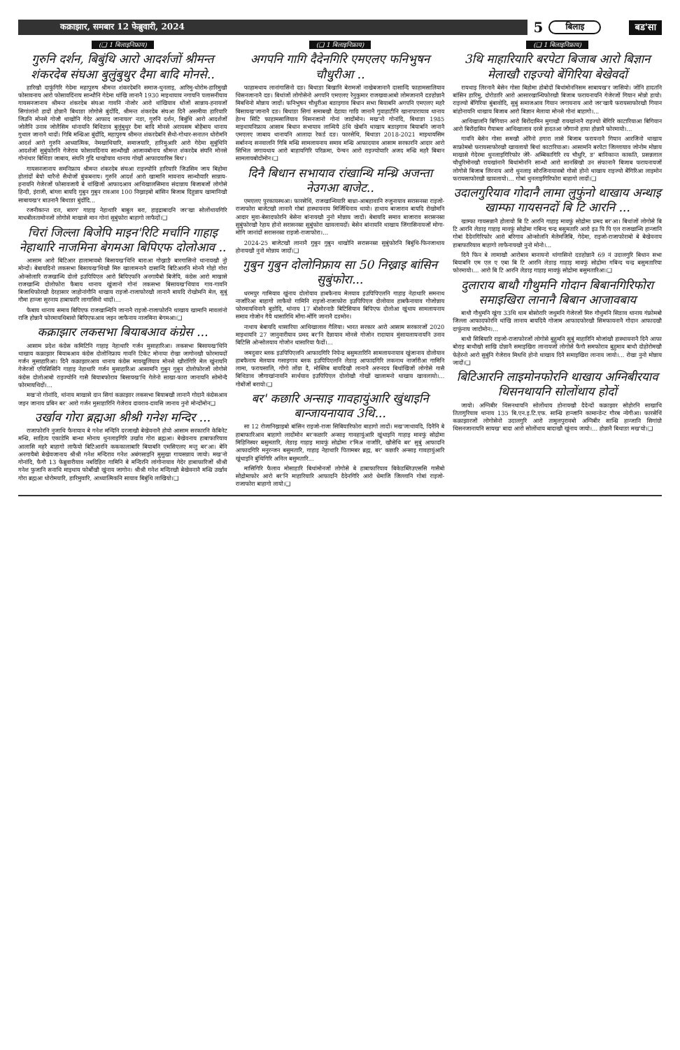कक्राझार, समबार 12 फेब्रुवारी, 2024
5
बिलाइ बड'सा
(❏ 1 बिलाइनिफ्राय)
गुरुनि दर्शन, बिबुंथि आरो आदर्शजों श्रीमन्त शंकरदेब संघआ बुलुंबुथुर दैमा बादि मोनसे..
हारिखौ दाफुंगिरि गेदेमा महापुरुष श्रीमन्त शंकरदेबनि समाज-थुनलाइ, आरिमु-धोरोम-हारिमुखौ फोसावनाय आरो फोसावदिंनाय सान्थौनि गेदेमा थांखि लानानै 1930 माइथायाव नगायनि पलासनीयाव गायसनजानाय श्रीमन्त शंकरदेब संघआ गावनि नोजोर आरो थांखियाव थोंजों सान्नाय-हनायजों सिगांलांनो हादों होन्नानै बिथाङा लोगोसे बुंदोंदि, श्रीमन्त शंकरदेब संघआ दिनै असमीया हारियारि जिउनि मोनसे गोजौ थाखोनि गेदेर आफाद जानायल' नङा, गुरुनि दर्शन, बिबुंथि आरो आदर्शजों जोलैनि उनाव जोलैसिम थांनायनि बिथिङाव बुलुंबुथुर दैमा बादि मोनसे अरायसम बोहैबाय थानाय गुथाल जानानै थादों। गिबि मन्थ्रिआ बुंदोंदि, महापुरुष श्रीमन्त शंकरदेबनि सैथो-गोथार-सनातन धोरोमनि आदर्श आरो गुरुनि आध्यात्मिक, नेमखाथियारि, समाजयारि, हारिमुआरि आरो गेदेमा सुबुंथिनि आदर्शजों सुबुंफोरनि गेजेराव फोसावदिंनाय सान्थौखौ आजावबोनाय श्रीमन्त शंकरदेब संघनि मोनसे गोनांथार बिथिङा जाबाय, संघनि गुदि थाखोयाव थानाय गोखों आफादयारिस बिथ'।
गायसनजानाय समनिफ्राय श्रीमन्त शंकरदेब संघआ राइज्योनि हारियारि जिउसिम जाय बिहोमा होलांदों बेयो थारैनो सैथोजों बुंफबनाय। गुरुनि आदर्श आरो खामानि मावनाय सान्थौयारि सान्नाय-हनायनि गेजेरजों फोसावजायै बे थांखिजों आफादआव आथिखालसिमाव संदान्नाय बिजाबजों लोगोसे हिन्दी, इंराजी, बांग्ला बायदि गुबुन गुबुन रावआव 100 निख्राइबो बांसिन बिजाब दिहुन्नाय खामानिखौ साबायख'र बाउनानै बिथाङा बुंदोंदि...
रजनीकान्त दत्त, बारग' गाहाइ नेहाथारि बाबुल बरा, हाइद्राबादनि जर'खा सोलोंथायगिरि माधबीलतामोनजों लोगोसे माखासे मान गोनां सुबुंफोरा बाहागो लाफैदों।❏
चिरां जिल्ला बिजेपि माइन'रिटि मर्चानि गाहाइ नेहाथारि नाजमिना बेगमआ बिपिएफ दोलोआव ..
आसाम आरो बिटिआर हालामावबो बिसायख'थिनि बाराआ गोख्राङै बारगासिनो थानायखौ नुो मोन्दों। बेबायदिनो लकसभा बिसायख'थिखौ मिरु खालामनानै दासान्दि बिटिआरनि मोननै गोहो गोरा ओन्सोलारि राजखान्थि दोलो इउपिपिएल आरो बिपिएफनि अनगायैबो बिजेपि, कंग्रेस आरो माखासे राजखान्थि दोलोफोरा फैबाय थानाय खुंजानो गोनां लकसभा बिसायख'थियाव गाव-गावनि बिजाथिफोरखौ देरहासार जाहोनांगौनि थाखाय राइजो-राजाफोरखौ लानानै बायदि रोखोमनि मेल, सुबुं गौमा हान्जा सुरनाय हाबाफारि लागासिनो थादों।...
फैबाय थानाय समाव बिपिएफ राजखान्थिनि जानानै राइजो-राजाफोरनि थाखाय खामानि मावलांनो राजि होन्नानै फोरमायथिबावो बिपिएफआव जइन जाफैनाय नाजमिना बेगमआ।❏
कक्राझार लकसभा बियाबआव कंग्रेस ...
आसाम प्रदेश कंग्रेस कमिटिनि गाहाइ नेहाथारि गर्जन मुसाहारिआ। लकसभा बिसायख'थिनि थाखाय कक्राझार बियाबआव कंग्रेस दोलोनिफ्राय गावनि टिकेट मोनाया रोखा जागोनखौ फोरमायदों गर्जन मुसाहारिआ। दिनै कक्राझारआव थानाय कंग्रेस मावखुलियाव मोनसे खौरांगिरि मेल खुंनायनि गेजेरजों एपिसिसिनि गाहाइ नेहाथारि गर्जन मुसाहारिआ आसामनि गुबुन गुबुन दोलोफोरजों लोगोसे कंग्रेस दोलोआबो राइज्योनि गासै बियाबफोराव बिसायख'थि गेलेनो साखा-फारा जानायनि सोमोन्दै फोरमायथिदों।...
मख'नो गोनांदि, थांनाय माखासे दान सिगां कक्राझार लकसभा बियाबखौ लानानै गोदानै कंग्रेसआव जइन जानाय प्रबिन बर' आरो गर्जन मुसाहारिनि गेजेराव दावराव-दावसि जानाय नुनो मोन्दोंमोन❏
उर्खाव गोरा ब्रह्मआ श्रीश्री गनेश मन्दिर ...
राजाफोरनि नुजाथि फैनायाव बे गनेश मन्दिनि दरजाखौ बेखेवनानै होयो आसाम सरकारनि केबिनेट मन्थ्रि, साहित्य एकाडेमि बान्था मोनाय थुनलाइगिरि उर्खाव गोरा ब्रह्मआ। बेखेवनाय हाबाफारियाव आलासि महरै बाहागो लाफैयो बिटिआरनि कककालाबारि बियाबनि एमसिएलए मन्तु बर'आ। बेनि अनगायैबो बेखेवजानाय श्रीश्री गनेश मन्दिराव गनेश अबंगसाइनि मुसुखा गायसन्नाय जायो। मख'नो गोनांदि, फैगौ 13 फेब्रुवारीयाव नबदिहिरा गामिनि बे मन्दिरनि लांगोनायाव गेदेर हाबाफारिजों श्रीश्री गनेश फुजानि सनाथि माइथाय फोर्बोखौ खुंनाय जागोन। श्रीश्री गनेश मन्दिरखौ बेखेवनानै मन्थ्रि उर्खाव गोरा ब्रह्मआ धोरोमयारि, हारिमुवारि, आध्यात्मिकनि सायाव बिबुंथि लाखियो।❏
(❏ 1 बिलाइनिफ्राय)
अगपनि गागि दैदेनगिरि एमएलए फनिभुषन चौधुरीआ ..
फाहामथाय लानांगासिनो दङ। बिथाङा बिखानि बेरामजों नाखेबजानानै दासान्दि फाहामसालियाव थिसनजानानै दङ। बिथांजों लोगोसेनो अगपनि एमएलए रेनुकुमार राजखवाआबो लोमजानानै दङहोन्नानै मिबथिनो मोन्नाय जादों। फनिभुषन चौधुरीआ बङाइगाव बिधान सभा बियाबनि अगपनि एमएलए महरै बिसायख'जानानै दङ। बिथाङा सिगां समाबखौ देहाया गाग्रि जानानै गुवाहाटीनि खानापारायाव थानाय हेल्थ सिटि फाहामसालियाव थिसनजानो गोनां जादोंमोन। मख'नो गोनांदि, बिथाङा 1985 माइथायनिफ्राय आसाम बिधान सभायाव लान्थियै 8थि खेबनि थाखाय बङाइगाव बियाबनि जानानै एमएलए जाबाय थानायनि आलादा रेकर्ड दङ। फारसेथि, बिथाङा 2018-2021 माइथायसिम सर्बानन्द सनवालनि गिबि मन्थ्रि सामलायनाय समाव मन्थ्रि आफादयाव आसाम सरकारनि आदार आरो सिभिल जगायथाय आरो बाहायगिरि परिक्रमा, पेन्चन आरो राइज्योयारि अजद मन्थ्रि महरै बिबान सामलायबोदोंमोन।❏
दिनै बिधान सभायाव रांखान्थि मन्थ्रि अजन्ता नेउगआ बाजेट..
एमएलए पुरकायस्थआ। फारसेथिं, राजखान्थियारि बाथ्रा-आबहावानि रुजुनायाव सरासनस्रा राइजो-राजाफोरा बाजेटखौ लानानै गोबां हास्थायनाय मिर्जिथिनाय थायो। हाथाय बाजाराव बायदि रोखोमनि आदार मुवा-बेसादफोरनि बेसेना बांनायखौ नुनो मोन्नाय जादों। बेबायदि समाव बाजाराव सरासनस्रा सुबुंफोरखौ रेहाय होनो सरासनस्रा सुबुंफोरा खावलायदों। बेसेन बांनायनि थाखाय जिंगासिनायजों मोगा-मोगि जानांदों सरासनस्रा राइजो-राजाफोरा।...
2024-25 बाजेटखौ लानानै गुबुन गुबुन थाखोनि सरासनस्रा सुबुंफोरनि बिबुंथि-फिनजाथाय होनायखौ नुनो मोन्नाय जादों।❏
गुबुन गुबुन दोलोनिफ्राय सा 50 निख्राइ बांसिन सुबुंफोरा...
धरमपुर गामियाव खुंनाय दोलोयाव हाबफैनाय मेलयाव इउपिपिएलनि गाहाइ नेहाथारि समनाथ नार्जारिआ बाहागो लाफैयो गामिनि राइजो-राजाफोरा इउपिपिएल दोलोयाव हाबफैनायाव गोजोन्नाय फोरमायथिनानै बुङोदि, थांनाय 17 बोसोरनाङै बिटिसियाव बिपिएफ दोलोआ खुंथाय सामलायनाय समाव गोजोन गैयै थासारिथि मोंगा-मोंगि जानानै दङमोन।
नाथाय बेबायदि थासारिया आथिखालाव गैलिया। भारत सरकार आरो आसाम सरकारजों 2020 माइथायनि 27 जानुवारीयाव प्रमद बर'नि दैन्नायाव मोनसे गोजोन रादायाव मुंसायलायनायनि उनाव बिटिसि ओन्सोलयाव गोजोन थासारिया फैदों।...
जमदुवार ब्लक इउपिपिएलनि आफादगिरि निपेन्द्र बसुमतारिनि सामलायनायाव खुंजानाय दोलोयाव हाबफैनाय मेलयाव गसाइगाव ब्लक इउपिपिएलनि लेङाइ आफादगिरि लकनाथ नार्जारीआ गामिनि लामा, फरायसालि, गोंगो लोंग्रा दै, मोब्लिब बायदिखौ लानानै अरुनदय बिथांखिजों लोगोसे गासै बिथिङाव जौगाखांनायनि सार्थयाव इउपिपिएल दोलोखौ गोखों खालामनो थाखाय खावलायो।... गोबोंजों बरायो।❏
बर' कछारि अन्साइ गावहायुंआरि खुंथाइनि बान्जायनायाव 3थि...
सा 12 रोजानिख्राइबो बांसिन राइजो-राजा सिबियारिफोरा बाहागो लादों। मख'जाथावदि, दिनैनि बे हाबाफारिआव बाहागो लादोंमोन बर'कछारि अन्साइ गावहायुंआरि खुंथाइनि गाहाइ मावफुं सोद्रोमा मिहिनिस्वर बसुमतारि, लेङाइ गाहाइ मावफुं सोद्रोमा र'मिअ नार्जारि, खौसेथि बर' सुबुं आफादनि आफादगिरि मनुरन्जन बसुमतारि, गाहाइ नेहाथारि पितामबर ब्रह्म, बर' कछारि अन्साइ गावहायुंआरि खुंथाइनि बुंथिगिरि अनिल बसुमतारि...
मासिगिरि फैलाव मोसाहारि बिथांमोनजों लोगोसे बे हाबाफारियाव बिकेडब्लिउएससि गासैबो सोद्रोमाफोर आरो बर'नि माहारियारि आफादनि दैदेनगिरि आरो धेमाजि जिल्लानि गोबां राइजो-राजाफोरा बाहागो लायो।❏
(❏ 1 बिलाइनिफ्राय)
3थि माहारियारि बरपेटा बिजाब आरो बिज्ञान मेलाखौ राइज्यो बेंगिरिया बेखेवदों
रायथाइ लिरनानै बेसेन गोसा बिहोमा होबोदों बिथांमोननिसम साबायख'र जासियो। जोंनि हादतनि बांसिन हारिमु, दोरोङारि आरो आसारखान्थिफोरखौ बिजाब फरायनायनि गेजेरजों गियान मोन्नो हायो। राइज्यो बेंगिरिया बुंबावोदि, सुबुं समाजआव गियान जगायनाय आरो जर'खायै फरायसाफोरखौ गियान बांहोनायनि थाखाय बिजाब आरो बिज्ञान मेलाया मोनसे गोनां बाहागो।...
आथिखालनि बिगियान आरो बिरोंदामिन मुगाखौ रायखांनानै राइज्यो बेंगिरि काटारियाआ बिगियान आरो बिरोंदामिन गैयाब्ला आथिखालाव दरसे हादतआ जौगानो हाया होन्नानै फोरमायो।...
गावनि बेसेन गोसा समखौ ओरैनो हगारा लासे बिजाब फरायनानै गियान आरजिनो थाखाय साफ्रोमबो फरायसाफोरखौ खावलायो बिथां काटारियाआ। आसामनि बरपेटा जिल्लायाव जोनोम मोन्नाय माखासे गेदेरमा थुनलाइगिरिफोर जेरै- अम्बिकागिरि रय चौधुरि, ङ' बानिकान्त काकति, प्रसन्नलाल चौधुरिमोनखौ रायखांनानै बिथांमोननि सान्थौ आरो सानस्रिखौ उन संफानानै बिजाब फरायनायजों लोगोसे बिजाब लिरनाय आरो थुनलाइ सोरजिनायावबो गोसो होनो थाखाय राइज्यो बेंगिरिआ लाइमोन फरायसाफोरखौ खावलायो।... गोबां थुनलाइगिरिफोरा बाहागो लादों।❏
उदालगुरियाव गोदानै लामा लुफुंनो थाखाय अन्थाइ खाम्फा गायसनदों बि टि आरनि ...
खाम्फा गायसन्नानै होलायो बि टि आरनि गाहाइ मावफुं सोद्रोमा प्रमद बर'आ। बिथांजों लोगोसे बि टि आरनि लेङाइ गाहाइ मावफुं सोद्रोमा गबिन्द चन्द्र बसुमतारि आरो इउ पि पि एल राजखान्थि हान्जानि गोबां दैदेनगिरिफोर आरो बरिगाव ओन्सोलनि मेलेमजिबि, गेदेमा, राइजो-राजाफोराबो बे बेखेवनाय हाबाफारियाव बाहागो लाफैनायखौ नुनो मोनो।...
दिनै फिन बे लामाखौ आरोबाव बानायनो थांगासिनो दङहोन्नानै 69 नं उदालगुरि बिधान सभा बियाबनि एम एल ए एबा बि टि आरनि लेङाइ गाहाइ मावफुं सोद्रोमा गबिन्द चन्द्र बसुमतारिया फोरमायो।... आरो बि टि आरनि लेङाइ गाहाइ मावफुं सोद्रोमा बसुमतारिआ।❏
दुलाराय बाथौ गौथुमनि गोदान बिबानगिरिफोरा समाइखिरा लानानै बिबान आजावबाय
बाथौ गौथुमनि खुंगा 33थि थाम बोसोरारि जथुमनि गेजेरजों मिरु गौथुमनि सिङाव थानाय गंफ्रोमबो जिल्ला आफादफोरनि थांखि लानाय बायदियै गोजाम आफादफोरखौ सिमफायनानै गोदान आफादखौ दाफुंनाय जादोंमोन।...
बाथौ सिबियारि राइजो-राजाफोरजों लोगोसे बुहुमनि सुबुं माहारिनि मोजांखौ हास्थायनानै दिनै आफा बोराइ बाथौखौ साखि दोन्नानै समाइखिरा लानायजों लोगोसे फैगौ समफोराव बुहुमाव बाथौ दोहोरोमखौ फेहेरनो आरो सुबुंनि गेजेराव मिथथि होनो थाखाय दिनै समाइखिरा लानाय जायो।... रोखा नुनो मोन्नाय जादों।❏
बिटिआरनि लाइमोनफोरनि थाखाय अग्निबीरयाव थिसनथायनि सोलोंथाय होदों
जायो। अग्निबीर थिसनथायनि सोलोंथाय होनायखौ दैदेन्दों कक्राझार सोहोरनि साखाथि तितागुरियाव थानाय 135 बि.एन.इ.टि.एफ. सान्थ्रि हान्जानि कामान्डेन्ट गौरब न्येगीआ। फारसेथिं कक्राझारजों लोगोसेनो उदालगुरि आरो तामुलपुरावबो अग्निबीर सान्थ्रि हान्जानि सिगांग्रो थिसनजानायनि सायख' बादा आरो सोलोंथाय बादाखौ खुंनाय जायो।... होन्नानै बिथाङा मख'यो।❏